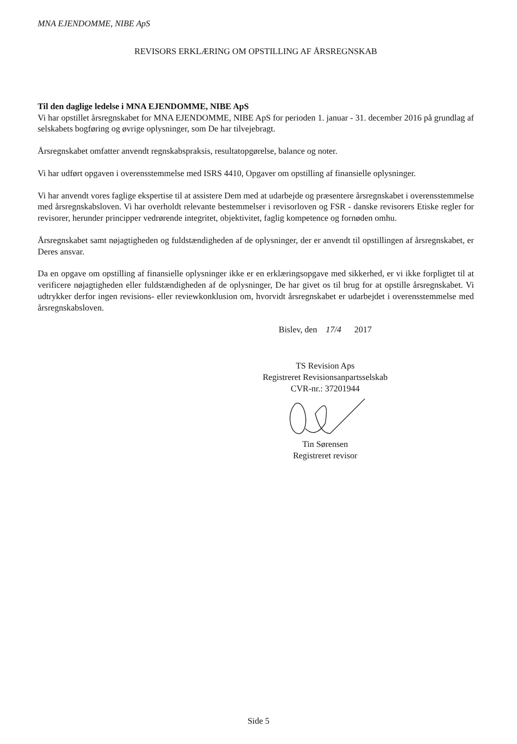MNA EJENDOMME, NIBE ApS
REVISORS ERKLÆRING OM OPSTILLING AF ÅRSREGNSKAB
Til den daglige ledelse i MNA EJENDOMME, NIBE ApS
Vi har opstillet årsregnskabet for MNA EJENDOMME, NIBE ApS for perioden 1. januar - 31. december 2016 på grundlag af selskabets bogføring og øvrige oplysninger, som De har tilvejebragt.
Årsregnskabet omfatter anvendt regnskabspraksis, resultatopgørelse, balance og noter.
Vi har udført opgaven i overensstemmelse med ISRS 4410, Opgaver om opstilling af finansielle oplysninger.
Vi har anvendt vores faglige ekspertise til at assistere Dem med at udarbejde og præsentere årsregnskabet i overensstemmelse med årsregnskabsloven. Vi har overholdt relevante bestemmelser i revisorloven og FSR - danske revisorers Etiske regler for revisorer, herunder principper vedrørende integritet, objektivitet, faglig kompetence og fornøden omhu.
Årsregnskabet samt nøjagtigheden og fuldstændigheden af de oplysninger, der er anvendt til opstillingen af årsregnskabet, er Deres ansvar.
Da en opgave om opstilling af finansielle oplysninger ikke er en erklæringsopgave med sikkerhed, er vi ikke forpligtet til at verificere nøjagtigheden eller fuldstændigheden af de oplysninger, De har givet os til brug for at opstille årsregnskabet. Vi udtrykker derfor ingen revisions- eller reviewkonklusion om, hvorvidt årsregnskabet er udarbejdet i overensstemmelse med årsregnskabsloven.
Bislev, den 17/4 2017
TS Revision Aps
Registreret Revisionsanpartsselskab
CVR-nr.: 37201944
Tin Sørensen
Registreret revisor
Side 5